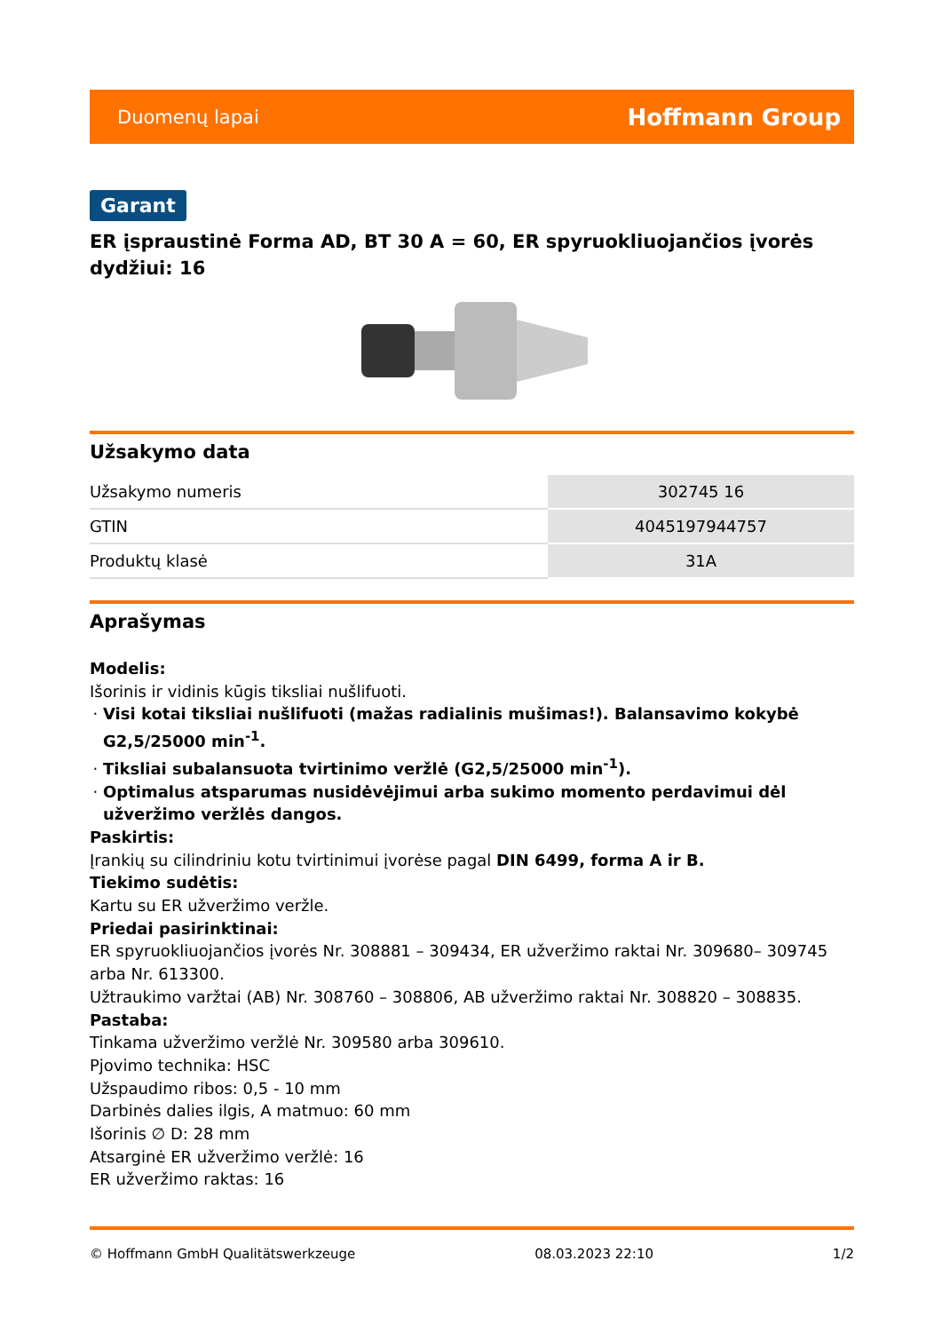Duomenų lapai Hoffmann Group
Garant
ER įspraustinė Forma AD, BT 30 A = 60, ER spyruokliuojančios įvorės dydžiui: 16
Užsakymo data
| Užsakymo numeris | 302745 16 |
| GTIN | 4045197944757 |
| Produktų klasė | 31A |
Aprašymas
Modelis:
Išorinis ir vidinis kūgis tiksliai nušlifuoti.
Visi kotai tiksliai nušlifuoti (mažas radialinis mušimas!). Balansavimo kokybė G2,5/25000 min<sup>-1</sup>.
Tiksliai subalansuota tvirtinimo veržlė (G2,5/25000 min<sup>-1</sup>).
Optimalus atsparumas nusidėvėjimui arba sukimo momento perdavimui dėl užveržimo veržlės dangos.
Paskirtis:
Įrankių su cilindriniu kotu tvirtinimui įvorėse pagal DIN 6499, forma A ir B.
Tiekimo sudėtis:
Kartu su ER užveržimo veržle.
Priedai pasirinktinai:
ER spyruokliuojančios įvorės Nr. 308881 – 309434, ER užveržimo raktai Nr. 309680– 309745 arba Nr. 613300.
Užtraukimo varžtai (AB) Nr. 308760 – 308806, AB užveržimo raktai Nr. 308820 – 308835.
Pastaba:
Tinkama užveržimo veržlė Nr. 309580 arba 309610.
Pjovimo technika: HSC
Užspaudimo ribos: 0,5 - 10 mm
Darbinės dalies ilgis, A matmuo: 60 mm
Išorinis ∅ D: 28 mm
Atsarginė ER užveržimo veržlė: 16
ER užveržimo raktas: 16
© Hoffmann GmbH Qualitätswerkzeuge 08.03.2023 22:10 1/2